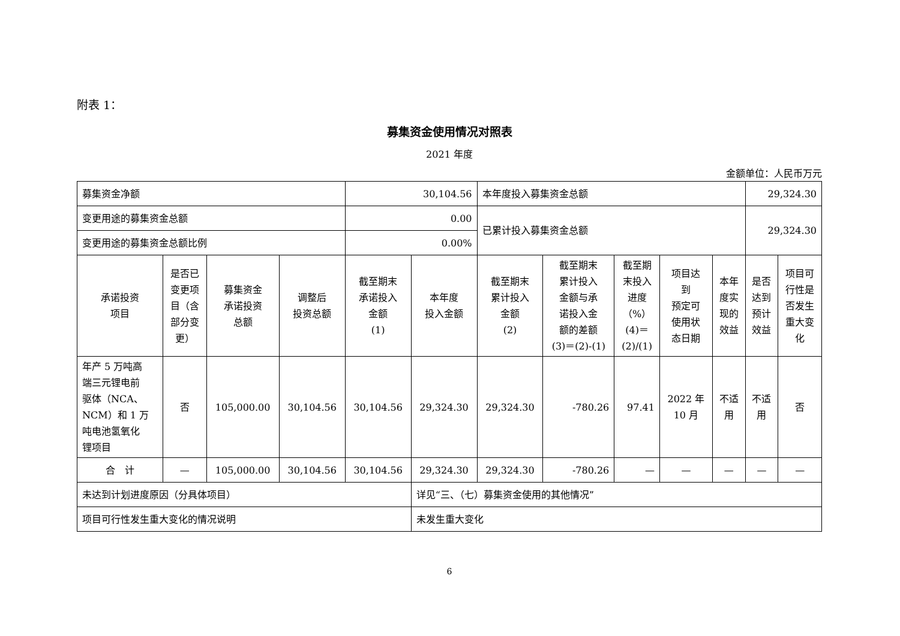附表 1：
募集资金使用情况对照表
2021 年度
金额单位：人民币万元
| 募集资金净额 | | | | 30,104.56 | | 本年度投入募集资金总额 | | | | | 29,324.30 | |
| 变更用途的募集资金总额 | | | | 0.00 | | 已累计投入募集资金总额 | | | | | 29,324.30 | |
| 变更用途的募集资金总额比例 | | | | 0.00% | | | | | | | | |
| 承诺投资 项目 | 是否已 变更项 目（含 部分变 更） | 募集资金 承诺投资 总额 | 调整后 投资总额 | 截至期末 承诺投入 金额 (1) | 本年度 投入金额 | 截至期末 累计投入 金额 (2) | 截至期末 累计投入 金额与承 诺投入金 额的差额 (3)＝(2)-(1) | 截至期 末投入 进度 （%） (4)＝ (2)/(1) | 项目达 到 预定可 使用状 态日期 | 本年 度实 现的 效益 | 是否 达到 预计 效益 | 项目可 行性是 否发生 重大变 化 |
| 年产 5 万吨高 端三元锂电前 驱体（NCA、 NCM）和 1 万 吨电池氢氧化 锂项目 | 否 | 105,000.00 | 30,104.56 | 30,104.56 | 29,324.30 | 29,324.30 | -780.26 | 97.41 | 2022 年 10 月 | 不适 用 | 不适 用 | 否 |
| 合 计 | — | 105,000.00 | 30,104.56 | 30,104.56 | 29,324.30 | 29,324.30 | -780.26 | — | — | — | — | — |
| 未达到计划进度原因（分具体项目） | | | | | 详见“三、（七）募集资金使用的其他情况” | | | | | | | |
| 项目可行性发生重大变化的情况说明 | | | | | 未发生重大变化 | | | | | | | |
6